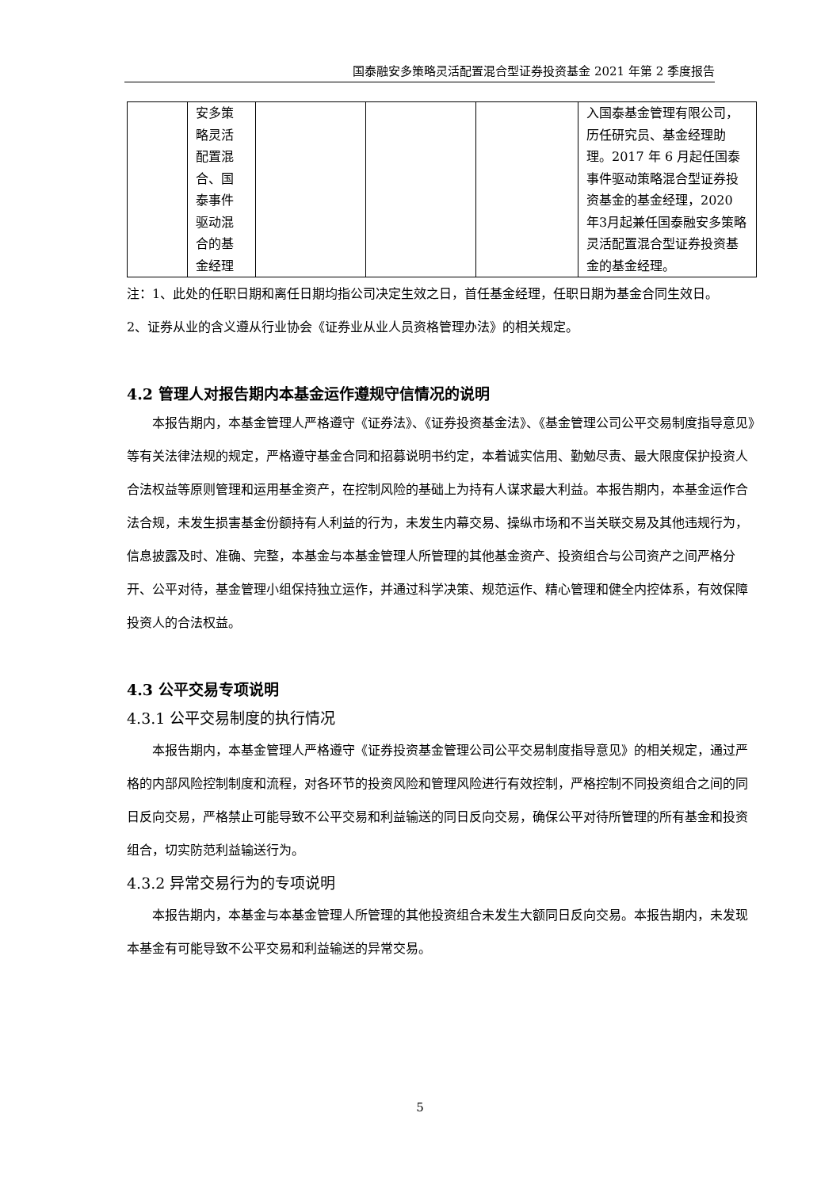国泰融安多策略灵活配置混合型证券投资基金 2021 年第 2 季度报告
| | 安多策 略灵活 配置混 合、国 泰事件 驱动混 合的基 金经理 | | | | 入国泰基金管理有限公司，历任研究员、基金经理助理。2017 年 6 月起任国泰事件驱动策略混合型证券投资基金的基金经理，2020 年3月起兼任国泰融安多策略灵活配置混合型证券投资基金的基金经理。 |
注：1、此处的任职日期和离任日期均指公司决定生效之日，首任基金经理，任职日期为基金合同生效日。
2、证券从业的含义遵从行业协会《证券业从业人员资格管理办法》的相关规定。
4.2 管理人对报告期内本基金运作遵规守信情况的说明
本报告期内，本基金管理人严格遵守《证券法》、《证券投资基金法》、《基金管理公司公平交易制度指导意见》等有关法律法规的规定，严格遵守基金合同和招募说明书约定，本着诚实信用、勤勉尽责、最大限度保护投资人合法权益等原则管理和运用基金资产，在控制风险的基础上为持有人谋求最大利益。本报告期内，本基金运作合法合规，未发生损害基金份额持有人利益的行为，未发生内幕交易、操纵市场和不当关联交易及其他违规行为，信息披露及时、准确、完整，本基金与本基金管理人所管理的其他基金资产、投资组合与公司资产之间严格分开、公平对待，基金管理小组保持独立运作，并通过科学决策、规范运作、精心管理和健全内控体系，有效保障投资人的合法权益。
4.3 公平交易专项说明
4.3.1 公平交易制度的执行情况
本报告期内，本基金管理人严格遵守《证券投资基金管理公司公平交易制度指导意见》的相关规定，通过严格的内部风险控制制度和流程，对各环节的投资风险和管理风险进行有效控制，严格控制不同投资组合之间的同日反向交易，严格禁止可能导致不公平交易和利益输送的同日反向交易，确保公平对待所管理的所有基金和投资组合，切实防范利益输送行为。
4.3.2 异常交易行为的专项说明
本报告期内，本基金与本基金管理人所管理的其他投资组合未发生大额同日反向交易。本报告期内，未发现本基金有可能导致不公平交易和利益输送的异常交易。
5